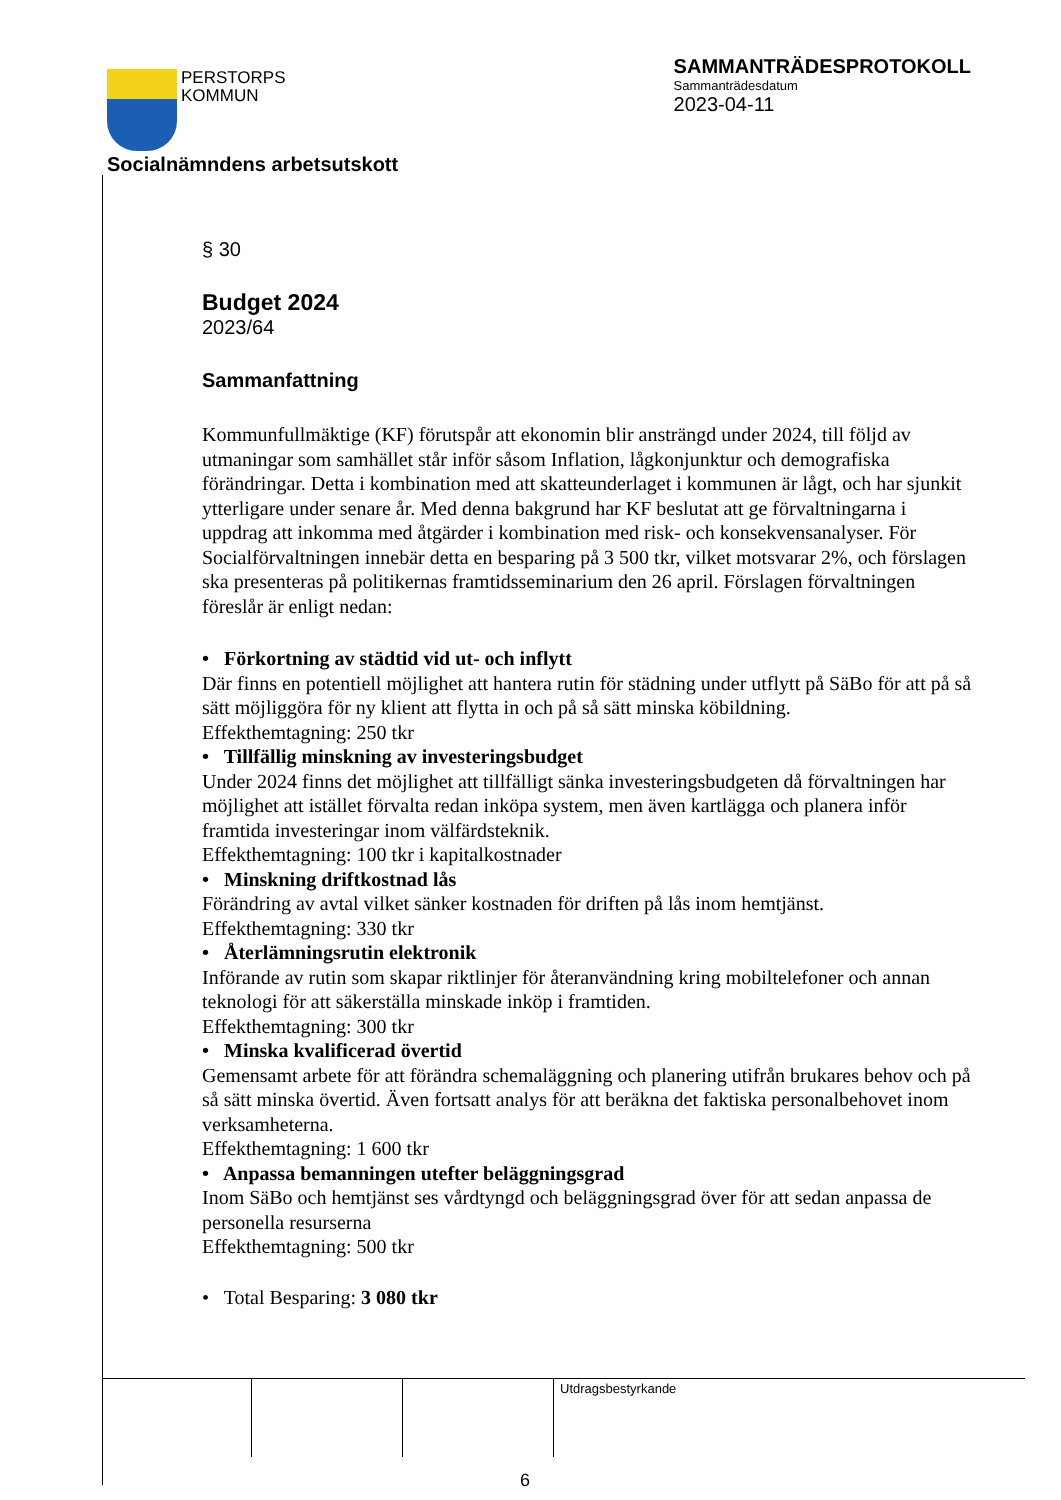PERSTORPS
KOMMUN
SAMMANTRÄDESPROTOKOLL
Sammanträdesdatum
2023-04-11
Socialnämndens arbetsutskott
§ 30
Budget 2024
2023/64
Sammanfattning
Kommunfullmäktige (KF) förutspår att ekonomin blir ansträngd under 2024, till följd av utmaningar som samhället står inför såsom Inflation, lågkonjunktur och demografiska förändringar. Detta i kombination med att skatteunderlaget i kommunen är lågt, och har sjunkit ytterligare under senare år. Med denna bakgrund har KF beslutat att ge förvaltningarna i uppdrag att inkomma med åtgärder i kombination med risk- och konsekvensanalyser. För Socialförvaltningen innebär detta en besparing på 3 500 tkr, vilket motsvarar 2%, och förslagen ska presenteras på politikernas framtidsseminarium den 26 april. Förslagen förvaltningen föreslår är enligt nedan:
• Förkortning av städtid vid ut- och inflytt
Där finns en potentiell möjlighet att hantera rutin för städning under utflytt på SäBo för att på så sätt möjliggöra för ny klient att flytta in och på så sätt minska köbildning.
Effekthemtagning: 250 tkr
• Tillfällig minskning av investeringsbudget
Under 2024 finns det möjlighet att tillfälligt sänka investeringsbudgeten då förvaltningen har möjlighet att istället förvalta redan inköpa system, men även kartlägga och planera inför framtida investeringar inom välfärdsteknik.
Effekthemtagning: 100 tkr i kapitalkostnader
• Minskning driftkostnad lås
Förändring av avtal vilket sänker kostnaden för driften på lås inom hemtjänst.
Effekthemtagning: 330 tkr
• Återlämningsrutin elektronik
Införande av rutin som skapar riktlinjer för återanvändning kring mobiltelefoner och annan teknologi för att säkerställa minskade inköp i framtiden.
Effekthemtagning: 300 tkr
• Minska kvalificerad övertid
Gemensamt arbete för att förändra schemaläggning och planering utifrån brukares behov och på så sätt minska övertid. Även fortsatt analys för att beräkna det faktiska personalbehovet inom verksamheterna.
Effekthemtagning: 1 600 tkr
• Anpassa bemanningen utefter beläggningsgrad
Inom SäBo och hemtjänst ses vårdtyngd och beläggningsgrad över för att sedan anpassa de personella resurserna
Effekthemtagning: 500 tkr
• Total Besparing: 3 080 tkr
| | | | Utdragsbestyrkande |
6